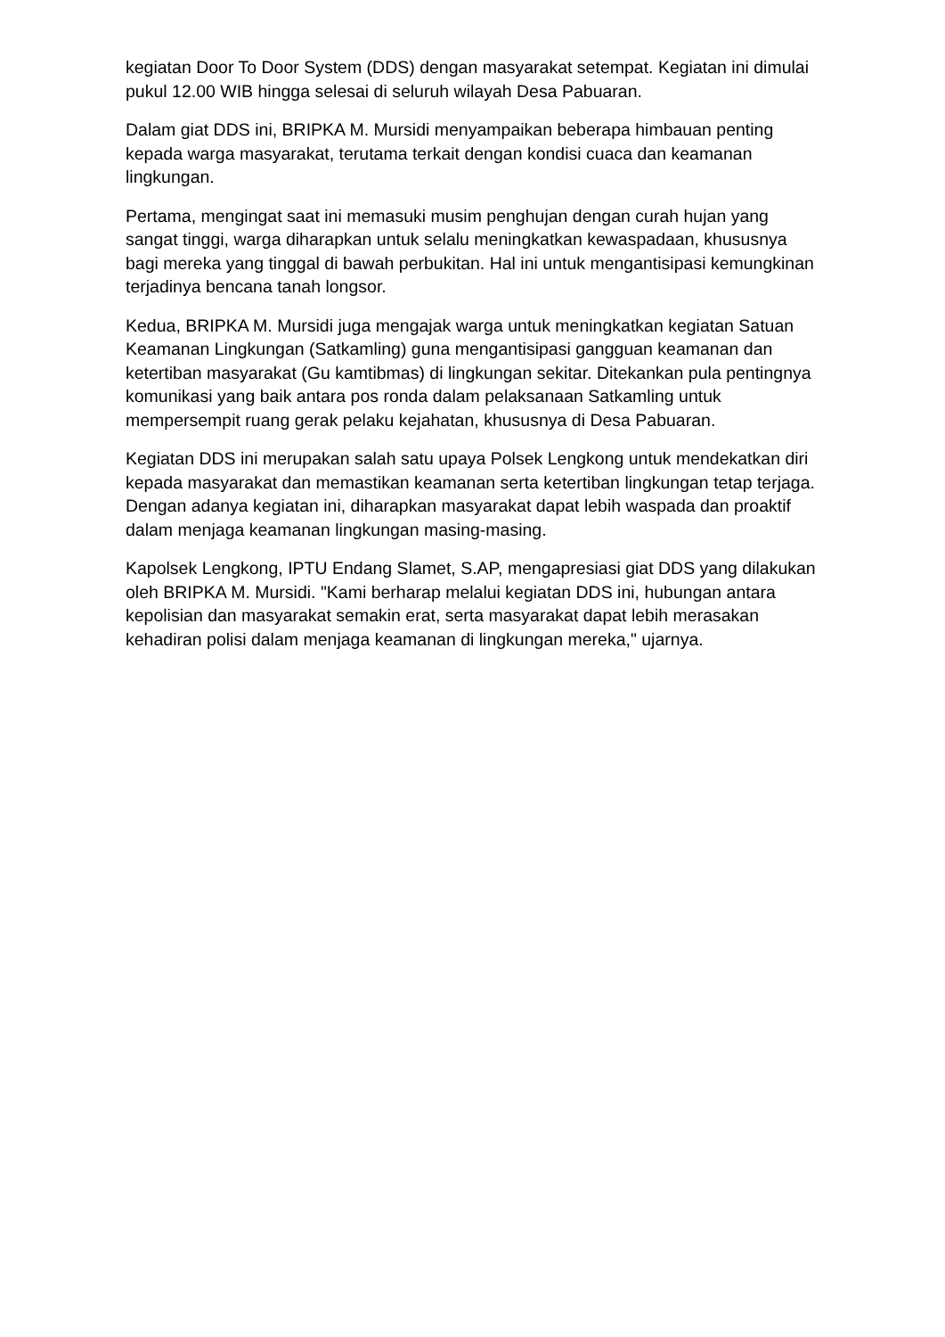kegiatan Door To Door System (DDS) dengan masyarakat setempat. Kegiatan ini dimulai pukul 12.00 WIB hingga selesai di seluruh wilayah Desa Pabuaran.
Dalam giat DDS ini, BRIPKA M. Mursidi menyampaikan beberapa himbauan penting kepada warga masyarakat, terutama terkait dengan kondisi cuaca dan keamanan lingkungan.
Pertama, mengingat saat ini memasuki musim penghujan dengan curah hujan yang sangat tinggi, warga diharapkan untuk selalu meningkatkan kewaspadaan, khususnya bagi mereka yang tinggal di bawah perbukitan. Hal ini untuk mengantisipasi kemungkinan terjadinya bencana tanah longsor.
Kedua, BRIPKA M. Mursidi juga mengajak warga untuk meningkatkan kegiatan Satuan Keamanan Lingkungan (Satkamling) guna mengantisipasi gangguan keamanan dan ketertiban masyarakat (Gu kamtibmas) di lingkungan sekitar. Ditekankan pula pentingnya komunikasi yang baik antara pos ronda dalam pelaksanaan Satkamling untuk mempersempit ruang gerak pelaku kejahatan, khususnya di Desa Pabuaran.
Kegiatan DDS ini merupakan salah satu upaya Polsek Lengkong untuk mendekatkan diri kepada masyarakat dan memastikan keamanan serta ketertiban lingkungan tetap terjaga. Dengan adanya kegiatan ini, diharapkan masyarakat dapat lebih waspada dan proaktif dalam menjaga keamanan lingkungan masing-masing.
Kapolsek Lengkong, IPTU Endang Slamet, S.AP, mengapresiasi giat DDS yang dilakukan oleh BRIPKA M. Mursidi. "Kami berharap melalui kegiatan DDS ini, hubungan antara kepolisian dan masyarakat semakin erat, serta masyarakat dapat lebih merasakan kehadiran polisi dalam menjaga keamanan di lingkungan mereka," ujarnya.